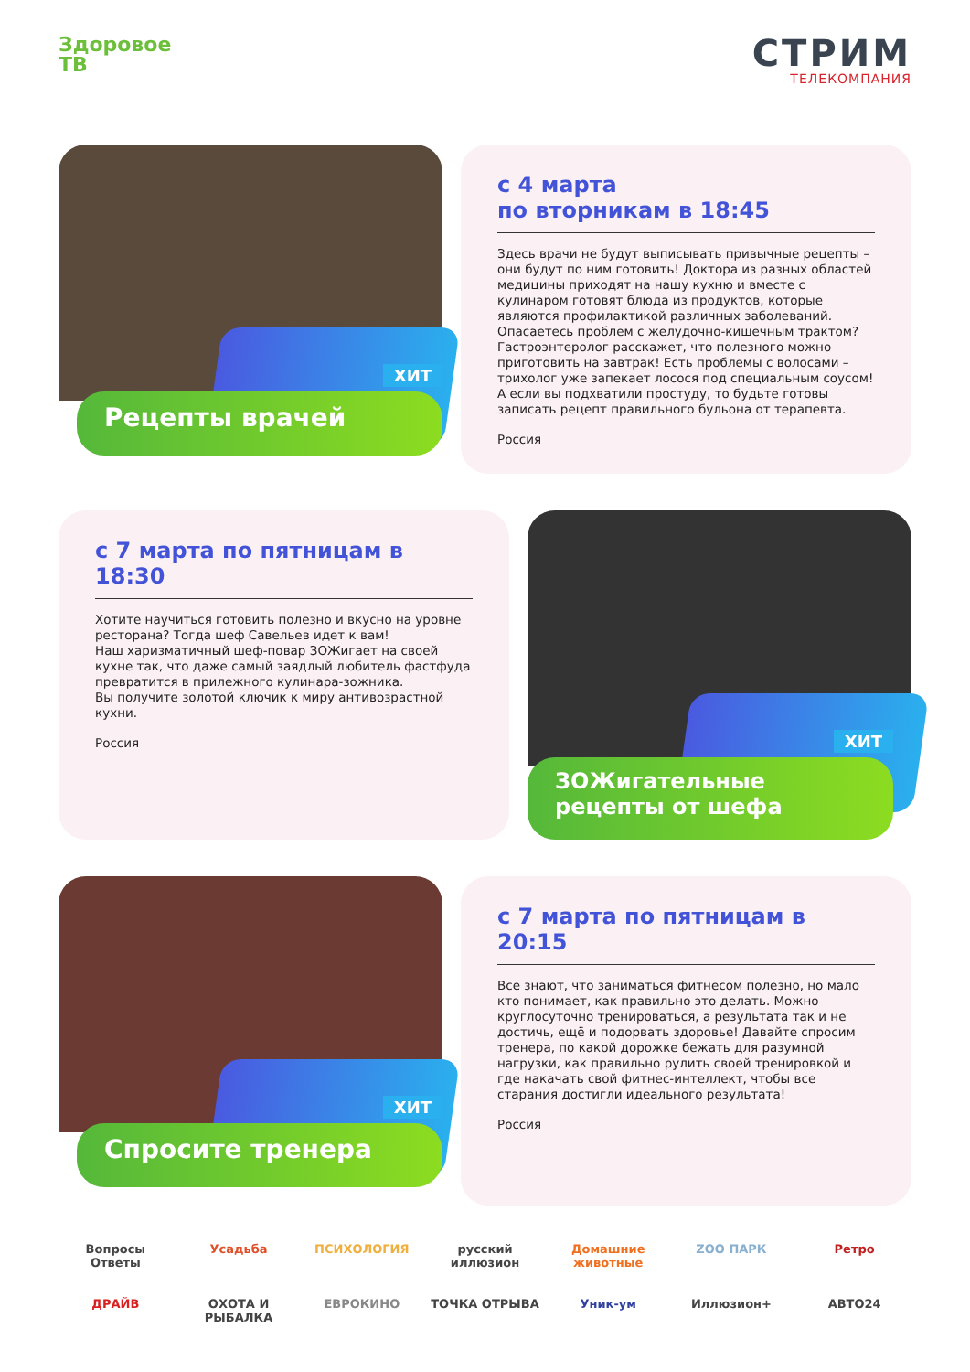Здоровое
ТВ
СТРИМ
ТЕЛЕКОМПАНИЯ
ХИТ
Рецепты врачей
с 4 марта
по вторникам в 18:45
Здесь врачи не будут выписывать привычные рецепты – они будут по ним готовить! Доктора из разных областей медицины приходят на нашу кухню и вместе с кулинаром готовят блюда из продуктов, которые являются профилактикой различных заболеваний. Опасаетесь проблем с желудочно-кишечным трактом? Гастроэнтеролог расскажет, что полезного можно приготовить на завтрак! Есть проблемы с волосами – трихолог уже запекает лосося под специальным соусом! А если вы подхватили простуду, то будьте готовы записать рецепт правильного бульона от терапевта.
Россия
с 7 марта по пятницам в 18:30
Хотите научиться готовить полезно и вкусно на уровне ресторана? Тогда шеф Савельев идет к вам!
Наш харизматичный шеф-повар ЗОЖигает на своей кухне так, что даже самый заядлый любитель фастфуда превратится в прилежного кулинара-зожника.
Вы получите золотой ключик к миру антивозрастной кухни.
Россия
ХИТ
ЗОЖигательные
рецепты от шефа
ХИТ
Спросите тренера
с 7 марта по пятницам в 20:15
Все знают, что заниматься фитнесом полезно, но мало кто понимает, как правильно это делать. Можно круглосуточно тренироваться, а результата так и не достичь, ещё и подорвать здоровье! Давайте спросим тренера, по какой дорожке бежать для разумной нагрузки, как правильно рулить своей тренировкой и где накачать свой фитнес-интеллект, чтобы все старания достигли идеального результата!
Россия
Вопросы Ответы
Усадьба
ПСИХОЛОГИЯ
русский иллюзион
Домашние животные
ZOO ПАРК
Ретро
ДРАЙВ
ОХОТА И РЫБАЛКА
ЕВРОКИНО
ТОЧКА ОТРЫВА
Уник-ум
Иллюзион+
АВТО24